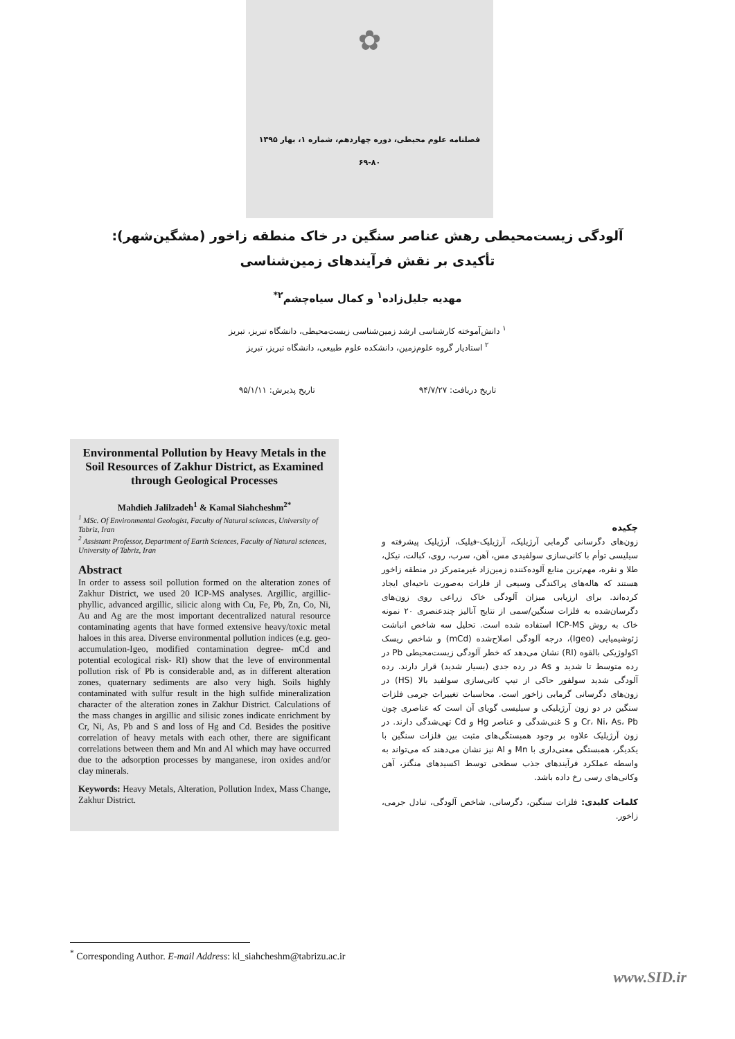✿
فصلنامه علوم محیطی، دوره چهاردهم، شماره ۱، بهار ۱۳۹۵
۶۹-۸۰
آلودگی زیست‌محیطی رهش عناصر سنگین در خاک منطقه زاخور (مشگین‌شهر):
تأکیدی بر نقش فرآیندهای زمین‌شناسی
مهدیه جلیل‌زاده<sup>۱</sup> و کمال سیاه‌چشم<sup>۲*</sup>
<sup>۱</sup> دانش‌آموخته کارشناسی ارشد زمین‌شناسی زیست‌محیطی، دانشگاه تبریز، تبریز
<sup>۲</sup> استادیار گروه علوم‌زمین، دانشکده علوم طبیعی، دانشگاه تبریز، تبریز
تاریخ دریافت: ۹۴/۷/۲۷ تاریخ پذیرش: ۹۵/۱/۱۱
Environmental Pollution by Heavy Metals in the Soil Resources of Zakhur District, as Examined through Geological Processes
Mahdieh Jalilzadeh<sup>1</sup> & Kamal Siahcheshm<sup>2*</sup>
<sup>1</sup> MSc. Of Environmental Geologist, Faculty of Natural sciences, University of Tabriz, Iran
<sup>2</sup> Assistant Professor, Department of Earth Sciences, Faculty of Natural sciences, University of Tabriz, Iran
Abstract
In order to assess soil pollution formed on the alteration zones of Zakhur District, we used 20 ICP-MS analyses. Argillic, argillic-phyllic, advanced argillic, silicic along with Cu, Fe, Pb, Zn, Co, Ni, Au and Ag are the most important decentralized natural resource contaminating agents that have formed extensive heavy/toxic metal haloes in this area. Diverse environmental pollution indices (e.g. geo-accumulation-Igeo, modified contamination degree- mCd and potential ecological risk- RI) show that the leve of environmental pollution risk of Pb is considerable and, as in different alteration zones, quaternary sediments are also very high. Soils highly contaminated with sulfur result in the high sulfide mineralization character of the alteration zones in Zakhur District. Calculations of the mass changes in argillic and silisic zones indicate enrichment by Cr, Ni, As, Pb and S and loss of Hg and Cd. Besides the positive correlation of heavy metals with each other, there are significant correlations between them and Mn and Al which may have occurred due to the adsorption processes by manganese, iron oxides and/or clay minerals.
Keywords: Heavy Metals, Alteration, Pollution Index, Mass Change, Zakhur District.
چکیده
زون‌های دگرسانی گرمابی آرژیلیک، آرژیلیک-فیلیک، آرژیلیک پیشرفته و سیلیسی توأم با کانی‌سازی سولفیدی مس، آهن، سرب، روی، کبالت، نیکل، طلا و نقره، مهم‌ترین منابع آلوده‌کننده زمین‌زاد غیرمتمرکز در منطقه زاخور هستند که هاله‌های پراکندگی وسیعی از فلزات به‌صورت ناحیه‌ای ایجاد کرده‌اند. برای ارزیابی میزان آلودگی خاک زراعی روی زون‌های دگرسان‌شده به فلزات سنگین/سمی از نتایج آنالیز چندعنصری ۲۰ نمونه خاک به روش ICP-MS استفاده شده است. تحلیل سه شاخص انباشت ژئوشیمیایی (Igeo)، درجه آلودگی اصلاح‌شده (mCd) و شاخص ریسک اکولوژیکی بالقوه (RI) نشان می‌دهد که خطر آلودگی زیست‌محیطی Pb در رده متوسط تا شدید و As در رده جدی (بسیار شدید) قرار دارند. رده آلودگی شدید سولفور حاکی از تیپ کانی‌سازی سولفید بالا (HS) در زون‌های دگرسانی گرمابی زاخور است. محاسبات تغییرات جرمی فلزات سنگین در دو زون آرژیلیکی و سیلیسی گویای آن است که عناصری چون Cr، Ni، As، Pb و S غنی‌شدگی و عناصر Hg و Cd تهی‌شدگی دارند. در زون آرژیلیک علاوه بر وجود همبستگی‌های مثبت بین فلزات سنگین با یکدیگر، همبستگی معنی‌داری با Mn و Al نیز نشان می‌دهند که می‌تواند به واسطه عملکرد فرآیندهای جذب سطحی توسط اکسیدهای منگنز، آهن وکانی‌های رسی رخ داده باشد.
کلمات کلیدی: فلزات سنگین، دگرسانی، شاخص آلودگی، تبادل جرمی، زاخور.
<sup>*</sup> Corresponding Author. E-mail Address: kl_siahcheshm@tabrizu.ac.ir
www.SID.ir